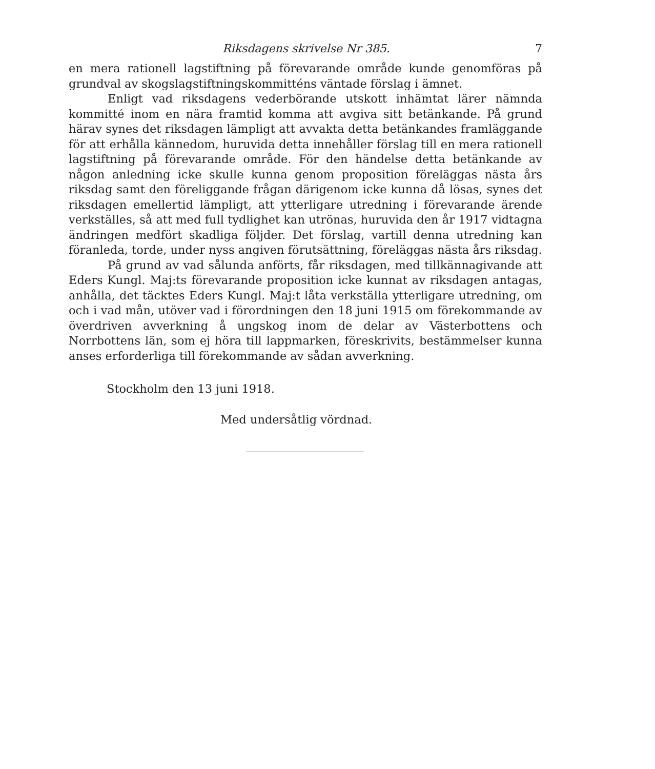Riksdagens skrivelse Nr 385. 7
en mera rationell lagstiftning på förevarande område kunde genomföras på grundval av skogslagstiftningskommitténs väntade förslag i ämnet.
Enligt vad riksdagens vederbörande utskott inhämtat lärer nämnda kommitté inom en nära framtid komma att avgiva sitt betänkande. På grund härav synes det riksdagen lämpligt att avvakta detta betänkandes framläggande för att erhålla kännedom, huruvida detta innehåller förslag till en mera rationell lagstiftning på förevarande område. För den händelse detta betänkande av någon anledning icke skulle kunna genom proposition föreläggas nästa års riksdag samt den föreliggande frågan därigenom icke kunna då lösas, synes det riksdagen emellertid lämpligt, att ytterligare utredning i förevarande ärende verkställes, så att med full tydlighet kan utrönas, huruvida den år 1917 vidtagna ändringen medfört skadliga följder. Det förslag, vartill denna utredning kan föranleda, torde, under nyss angiven förutsättning, föreläggas nästa års riksdag.
På grund av vad sålunda anförts, får riksdagen, med tillkännagivande att Eders Kungl. Maj:ts förevarande proposition icke kunnat av riksdagen antagas, anhålla, det täcktes Eders Kungl. Maj:t låta verkställa ytterligare utredning, om och i vad mån, utöver vad i förordningen den 18 juni 1915 om förekommande av överdriven avverkning å ungskog inom de delar av Västerbottens och Norrbottens län, som ej höra till lappmarken, föreskrivits, bestämmelser kunna anses erforderliga till förekommande av sådan avverkning.
Stockholm den 13 juni 1918.
Med undersåtlig vördnad.